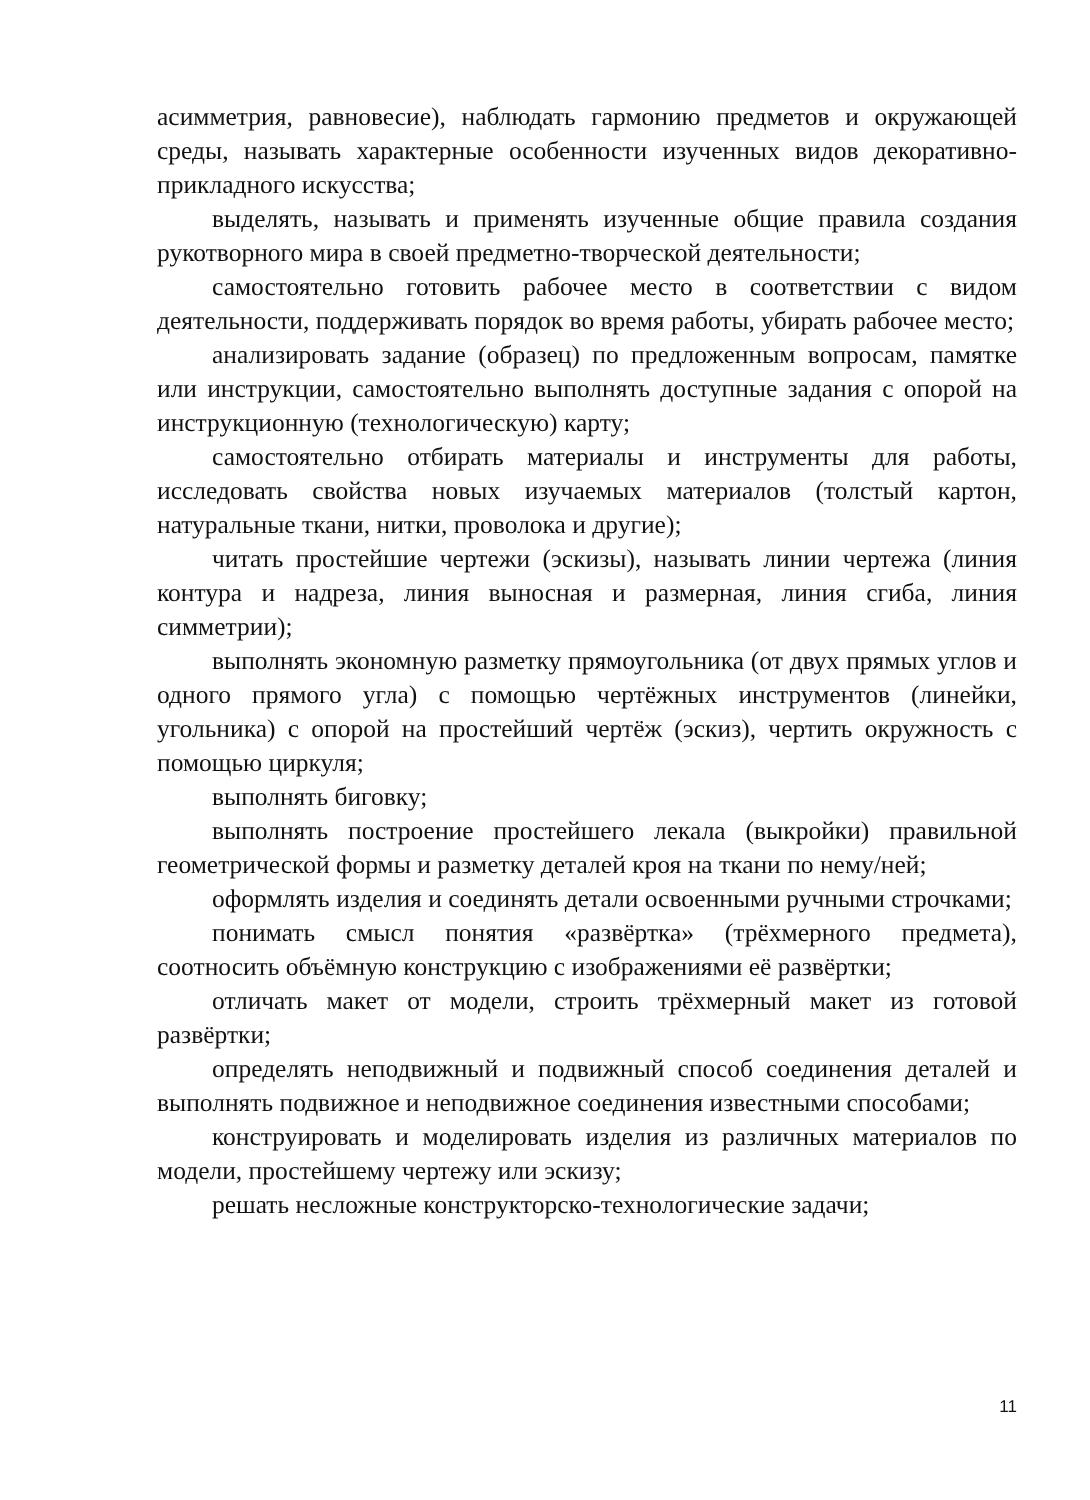асимметрия, равновесие), наблюдать гармонию предметов и окружающей среды, называть характерные особенности изученных видов декоративно-прикладного искусства;
выделять, называть и применять изученные общие правила создания рукотворного мира в своей предметно-творческой деятельности;
самостоятельно готовить рабочее место в соответствии с видом деятельности, поддерживать порядок во время работы, убирать рабочее место;
анализировать задание (образец) по предложенным вопросам, памятке или инструкции, самостоятельно выполнять доступные задания с опорой на инструкционную (технологическую) карту;
самостоятельно отбирать материалы и инструменты для работы, исследовать свойства новых изучаемых материалов (толстый картон, натуральные ткани, нитки, проволока и другие);
читать простейшие чертежи (эскизы), называть линии чертежа (линия контура и надреза, линия выносная и размерная, линия сгиба, линия симметрии);
выполнять экономную разметку прямоугольника (от двух прямых углов и одного прямого угла) с помощью чертёжных инструментов (линейки, угольника) с опорой на простейший чертёж (эскиз), чертить окружность с помощью циркуля;
выполнять биговку;
выполнять построение простейшего лекала (выкройки) правильной геометрической формы и разметку деталей кроя на ткани по нему/ней;
оформлять изделия и соединять детали освоенными ручными строчками;
понимать смысл понятия «развёртка» (трёхмерного предмета), соотносить объёмную конструкцию с изображениями её развёртки;
отличать макет от модели, строить трёхмерный макет из готовой развёртки;
определять неподвижный и подвижный способ соединения деталей и выполнять подвижное и неподвижное соединения известными способами;
конструировать и моделировать изделия из различных материалов по модели, простейшему чертежу или эскизу;
решать несложные конструкторско-технологические задачи;
11